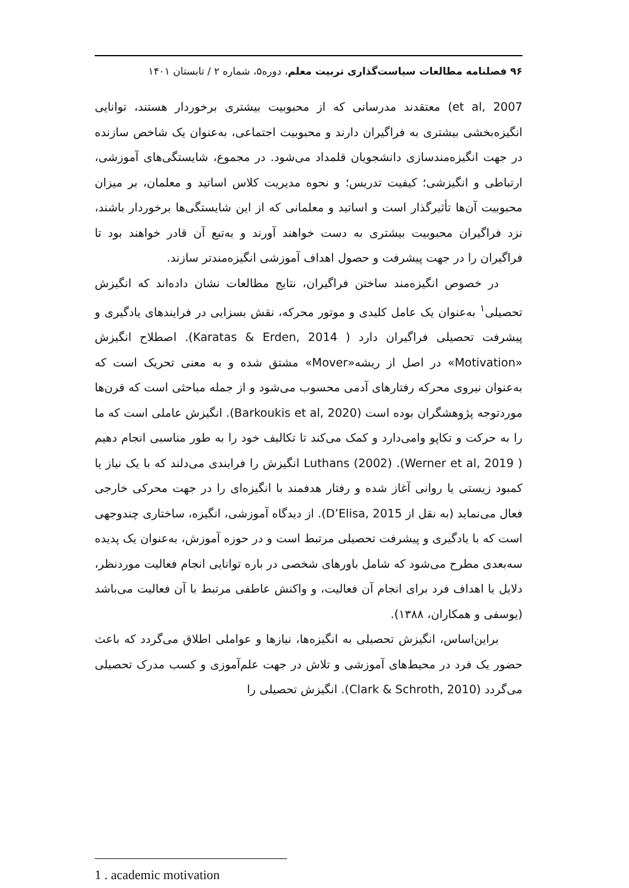۹۶ فصلنامه مطالعات سیاست‌گذاری تربیت معلم، دوره۵، شماره ۲ / تابستان ۱۴۰۱
et al, 2007) معتقدند مدرسانی که از محبوبیت بیشتری برخوردار هستند، توانایی انگیزه‌بخشی بیشتری به فراگیران دارند و محبوبیت اجتماعی، به‌عنوان یک شاخص سازنده در جهت انگیزه‌مندسازی دانشجویان قلمداد می‌شود. در مجموع، شایستگی‌های آموزشی، ارتباطی و انگیزشی؛ کیفیت تدریس؛ و نحوه مدیریت کلاس اساتید و معلمان، بر میزان محبوبیت آن‌ها تأثیرگذار است و اساتید و معلمانی که از این شایستگی‌ها برخوردار باشند، نزد فراگیران محبوبیت بیشتری به دست خواهند آورند و به‌تبع آن قادر خواهند بود تا فراگیران را در جهت پیشرفت و حصول اهداف آموزشی انگیزه‌مندتر سازند.
در خصوص انگیزه‌مند ساختن فراگیران، نتایج مطالعات نشان داده‌اند که انگیزش تحصیلی<sup>۱</sup> به‌عنوان یک عامل کلیدی و موتور محرکه، نقش بسزایی در فرایندهای یادگیری و پیشرفت تحصیلی فراگیران دارد ( Karatas & Erden, 2014). اصطلاح انگیزش «Motivation» در اصل از ریشه«Mover» مشتق شده و به معنی تحریک است که به‌عنوان نیروی محرکه رفتارهای آدمی محسوب می‌شود و از جمله مباحثی است که قرن‌ها موردتوجه پژوهشگران بوده است (Barkoukis et al, 2020). انگیزش عاملی است که ما را به حرکت و تکاپو وامی‌دارد و کمک می‌کند تا تکالیف خود را به طور مناسبی انجام دهیم ( Werner et al, 2019). Luthans (2002) انگیزش را فرایندی می‌دلند که با یک نیاز یا کمبود زیستی یا روانی آغاز شده و رفتار هدفمند با انگیزه‌ای را در جهت محرکی خارجی فعال می‌نماید (به نقل از D’Elisa, 2015). از دیدگاه آموزشی، انگیزه، ساختاری چندوجهی است که با یادگیری و پیشرفت تحصیلی مرتبط است و در حوزه آموزش، به‌عنوان یک پدیده سه‌بعدی مطرح می‌شود که شامل باورهای شخصی در باره توانایی انجام فعالیت موردنظر، دلایل یا اهداف فرد برای انجام آن فعالیت، و واکنش عاطفی مرتبط با آن فعالیت می‌باشد (یوسفی و همکاران، ۱۳۸۸).
براین‌اساس، انگیزش تحصیلی به انگیزه‌ها، نیازها و عواملی اطلاق می‌گردد که باعث حضور یک فرد در محیط‌های آموزشی و تلاش در جهت علم‌آموزی و کسب مدرک تحصیلی می‌گردد (Clark & Schroth, 2010). انگیزش تحصیلی را
1 . academic motivation